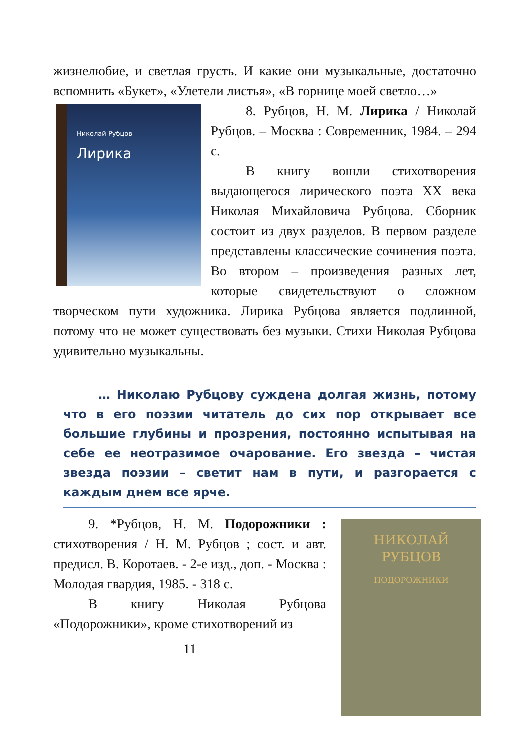жизнелюбие, и светлая грусть. И какие они музыкальные, достаточно вспомнить «Букет», «Улетели листья», «В горнице моей светло…»
Николай Рубцов
Лирика
8. Рубцов, Н. М. Лирика / Николай Рубцов. – Москва : Современник, 1984. – 294 с.
В книгу вошли стихотворения выдающегося лирического поэта XX века Николая Михайловича Рубцова. Сборник состоит из двух разделов. В первом разделе представлены классические сочинения поэта. Во втором – произведения разных лет, которые свидетельствуют о сложном творческом пути художника. Лирика Рубцова является подлинной, потому что не может существовать без музыки. Стихи Николая Рубцова удивительно музыкальны.
… Николаю Рубцову суждена долгая жизнь, потому что в его поэзии читатель до сих пор открывает все большие глубины и прозрения, постоянно испытывая на себе ее неотразимое очарование. Его звезда – чистая звезда поэзии – светит нам в пути, и разгорается с каждым днем все ярче.
НИКОЛАЙ
РУБЦОВ
ПОДОРОЖНИКИ
9. *Рубцов, Н. М. Подорожники : стихотворения / Н. М. Рубцов ; сост. и авт. предисл. В. Коротаев. - 2-е изд., доп. - Москва : Молодая гвардия, 1985. - 318 с.
В книгу Николая Рубцова «Подорожники», кроме стихотворений из
11